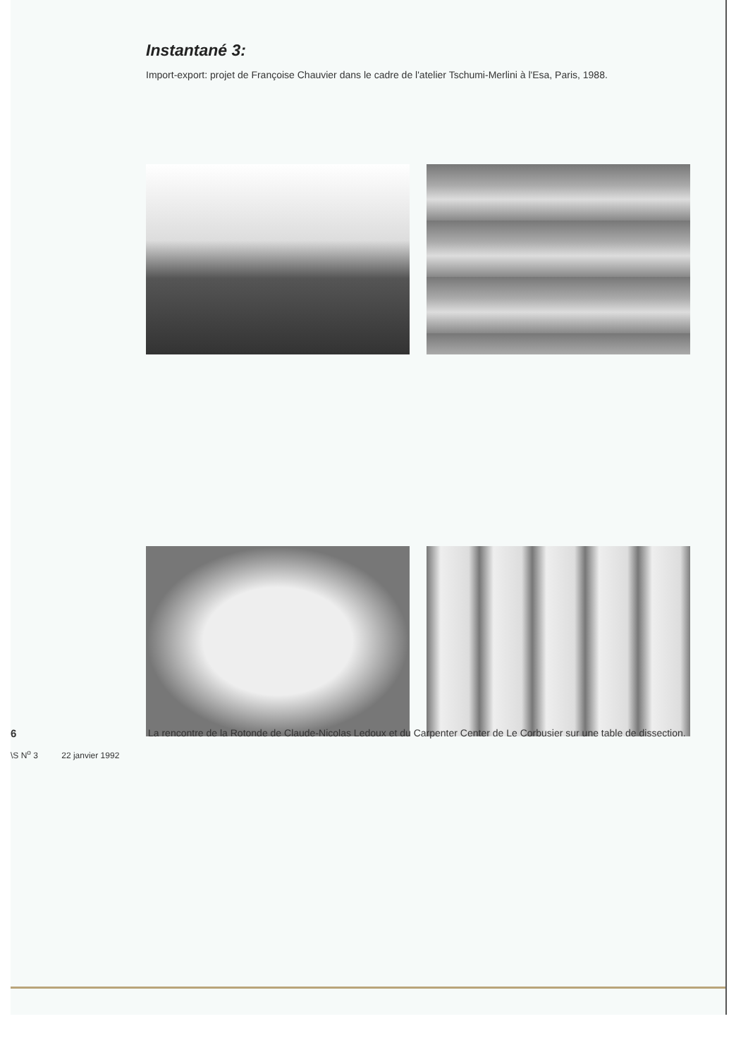Instantané 3:
Import-export: projet de Françoise Chauvier dans le cadre de l'atelier Tschumi-Merlini à l'Esa, Paris, 1988.
6
La rencontre de la Rotonde de Claude-Nicolas Ledoux et du Carpenter Center de Le Corbusier sur une table de dissection.
\S N<sup>o</sup> 3 22 janvier 1992